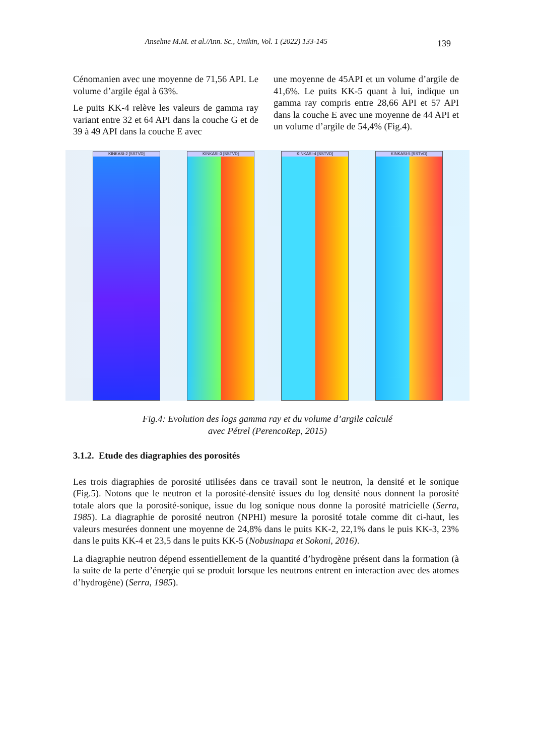Anselme M.M. et al./Ann. Sc., Unikin, Vol. 1 (2022) 133-145 139
Cénomanien avec une moyenne de 71,56 API. Le volume d’argile égal à 63%.
Le puits KK-4 relève les valeurs de gamma ray variant entre 32 et 64 API dans la couche G et de 39 à 49 API dans la couche E avec
une moyenne de 45API et un volume d’argile de 41,6%. Le puits KK-5 quant à lui, indique un gamma ray compris entre 28,66 API et 57 API dans la couche E avec une moyenne de 44 API et un volume d’argile de 54,4% (Fig.4).
KINKASI-2 [SSTVD]
KINKASI-3 [SSTVD]
KINKASI-4 [SSTVD]
KINKASI-5 [SSTVD]
Fig.4: Evolution des logs gamma ray et du volume d’argile calculé
avec Pétrel (PerencoRep, 2015)
3.1.2. Etude des diagraphies des porosités
Les trois diagraphies de porosité utilisées dans ce travail sont le neutron, la densité et le sonique (Fig.5). Notons que le neutron et la porosité-densité issues du log densité nous donnent la porosité totale alors que la porosité-sonique, issue du log sonique nous donne la porosité matricielle (Serra, 1985). La diagraphie de porosité neutron (NPHI) mesure la porosité totale comme dit ci-haut, les valeurs mesurées donnent une moyenne de 24,8% dans le puits KK-2, 22,1% dans le puis KK-3, 23% dans le puits KK-4 et 23,5 dans le puits KK-5 (Nobusinapa et Sokoni, 2016).
La diagraphie neutron dépend essentiellement de la quantité d’hydrogène présent dans la formation (à la suite de la perte d’énergie qui se produit lorsque les neutrons entrent en interaction avec des atomes d’hydrogène) (Serra, 1985).